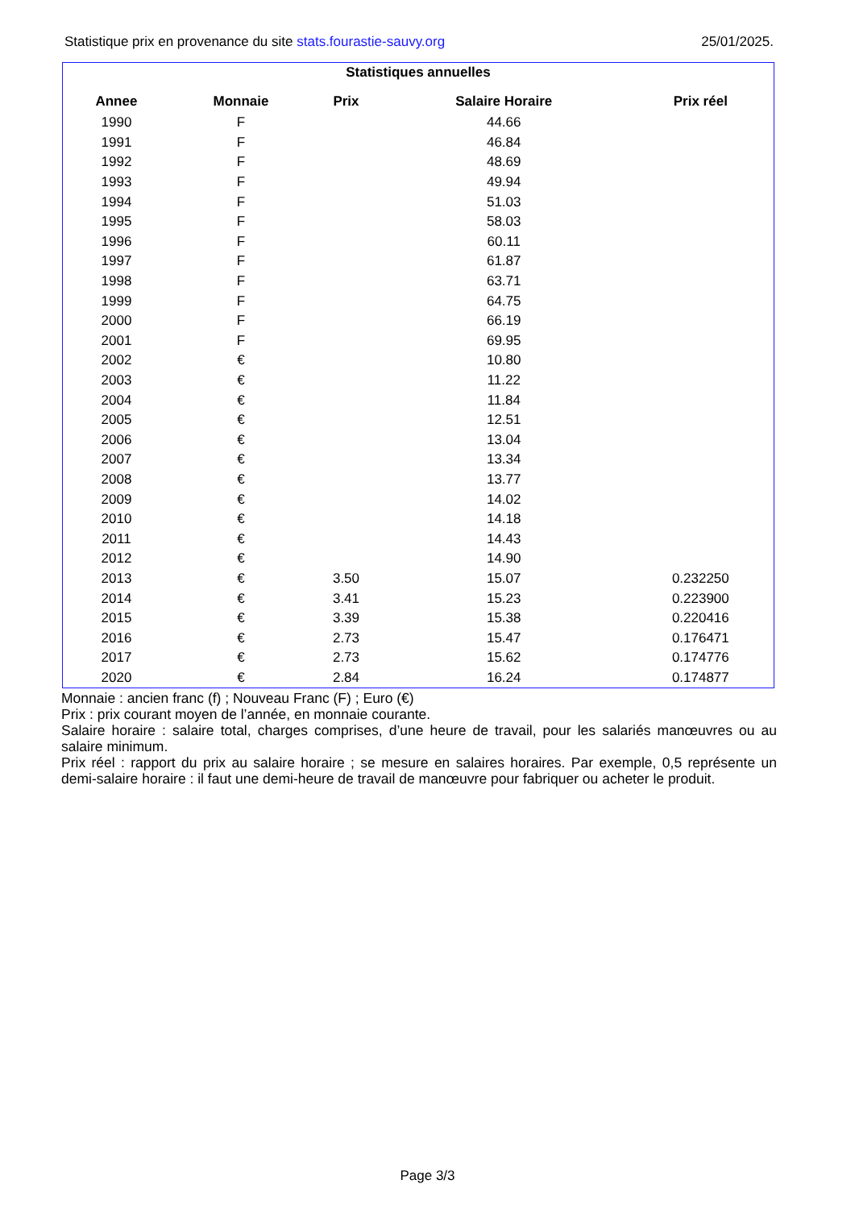Statistique prix en provenance du site stats.fourastie-sauvy.org 25/01/2025.
Statistiques annuelles
| Annee | Monnaie | Prix | Salaire Horaire | Prix réel |
| --- | --- | --- | --- | --- |
| 1990 | F | | 44.66 | |
| 1991 | F | | 46.84 | |
| 1992 | F | | 48.69 | |
| 1993 | F | | 49.94 | |
| 1994 | F | | 51.03 | |
| 1995 | F | | 58.03 | |
| 1996 | F | | 60.11 | |
| 1997 | F | | 61.87 | |
| 1998 | F | | 63.71 | |
| 1999 | F | | 64.75 | |
| 2000 | F | | 66.19 | |
| 2001 | F | | 69.95 | |
| 2002 | € | | 10.80 | |
| 2003 | € | | 11.22 | |
| 2004 | € | | 11.84 | |
| 2005 | € | | 12.51 | |
| 2006 | € | | 13.04 | |
| 2007 | € | | 13.34 | |
| 2008 | € | | 13.77 | |
| 2009 | € | | 14.02 | |
| 2010 | € | | 14.18 | |
| 2011 | € | | 14.43 | |
| 2012 | € | | 14.90 | |
| 2013 | € | 3.50 | 15.07 | 0.232250 |
| 2014 | € | 3.41 | 15.23 | 0.223900 |
| 2015 | € | 3.39 | 15.38 | 0.220416 |
| 2016 | € | 2.73 | 15.47 | 0.176471 |
| 2017 | € | 2.73 | 15.62 | 0.174776 |
| 2020 | € | 2.84 | 16.24 | 0.174877 |
Monnaie : ancien franc (f) ; Nouveau Franc (F) ; Euro (€)
Prix : prix courant moyen de l’année, en monnaie courante.
Salaire horaire : salaire total, charges comprises, d’une heure de travail, pour les salariés manœuvres ou au salaire minimum.
Prix réel : rapport du prix au salaire horaire ; se mesure en salaires horaires. Par exemple, 0,5 représente un demi-salaire horaire : il faut une demi-heure de travail de manœuvre pour fabriquer ou acheter le produit.
Page 3/3